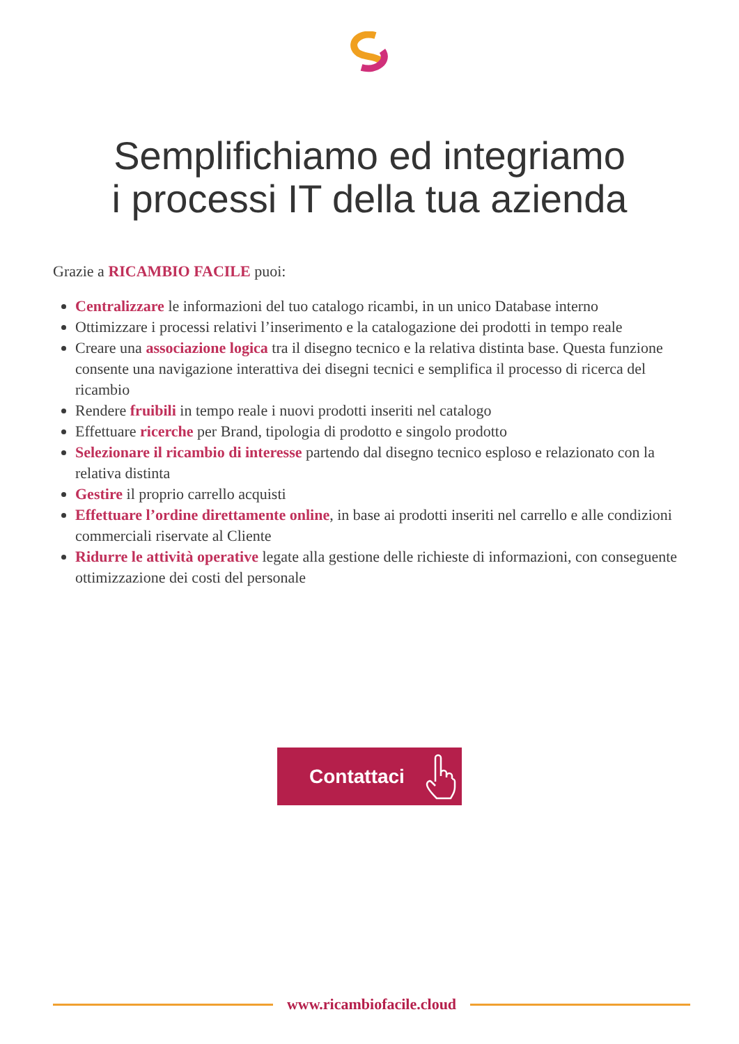Semplifichiamo ed integriamo
i processi IT della tua azienda
Grazie a RICAMBIO FACILE puoi:
Centralizzare le informazioni del tuo catalogo ricambi, in un unico Database interno
Ottimizzare i processi relativi l’inserimento e la catalogazione dei prodotti in tempo reale
Creare una associazione logica tra il disegno tecnico e la relativa distinta base. Questa funzione consente una navigazione interattiva dei disegni tecnici e semplifica il processo di ricerca del ricambio
Rendere fruibili in tempo reale i nuovi prodotti inseriti nel catalogo
Effettuare ricerche per Brand, tipologia di prodotto e singolo prodotto
Selezionare il ricambio di interesse partendo dal disegno tecnico esploso e relazionato con la relativa distinta
Gestire il proprio carrello acquisti
Effettuare l’ordine direttamente online, in base ai prodotti inseriti nel carrello e alle condizioni commerciali riservate al Cliente
Ridurre le attività operative legate alla gestione delle richieste di informazioni, con conseguente ottimizzazione dei costi del personale
Contattaci
www.ricambiofacile.cloud